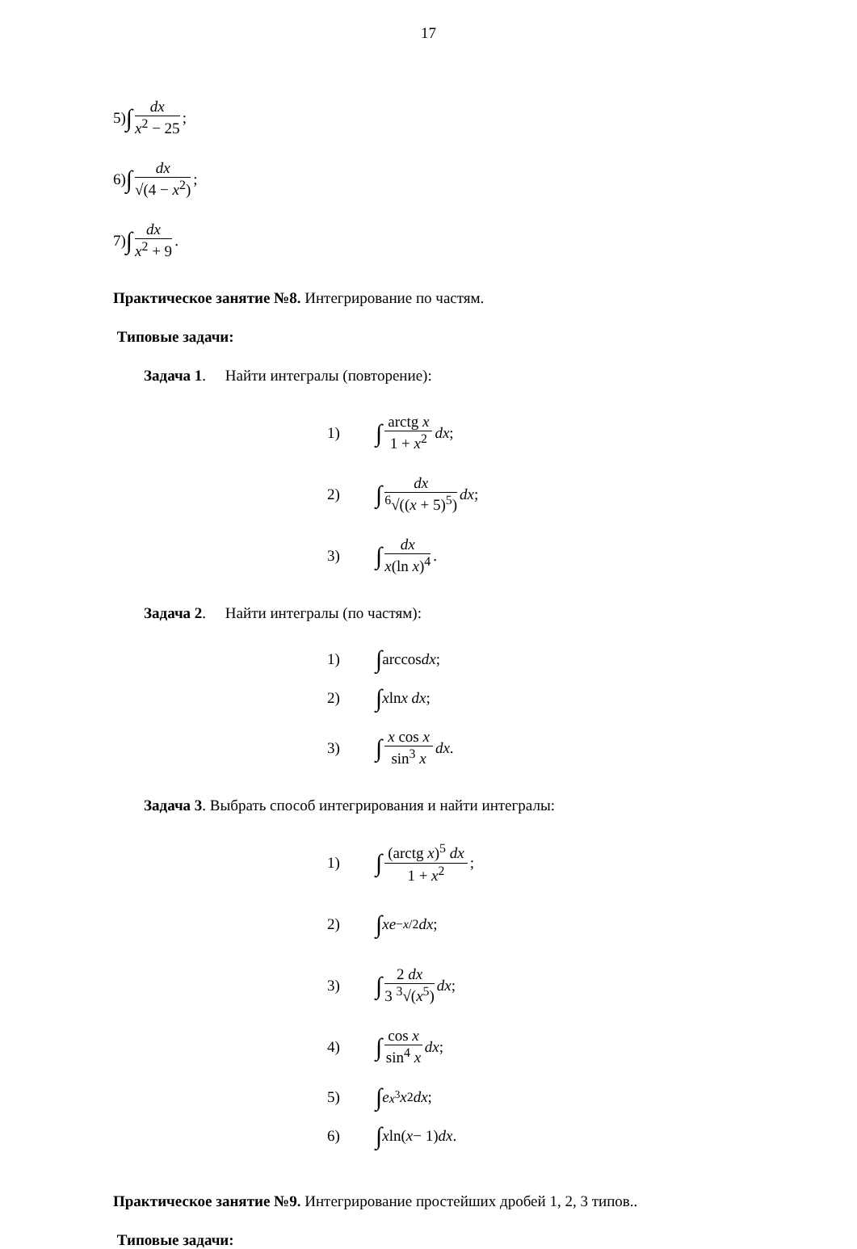17
5) ∫ dx x<sup>2</sup> − 25;
6) ∫ dx √(4 − x<sup>2</sup>);
7) ∫ dx x<sup>2</sup> + 9.
Практическое занятие №8. Интегрирование по частям.
Типовые задачи:
Задача 1. Найти интегралы (повторение):
1) ∫ arctg x 1 + x<sup>2</sup> dx;
2) ∫ dx <sup>6</sup>√((x + 5)<sup>5</sup>) dx;
3) ∫ dx x(ln x)<sup>4</sup>.
Задача 2. Найти интегралы (по частям):
1) ∫ arccos dx;
2) ∫ x ln x dx;
3) ∫ x cos x sin<sup>3</sup> x dx.
Задача 3. Выбрать способ интегрирования и найти интегралы:
1) ∫ (arctg x)<sup>5</sup> dx 1 + x<sup>2</sup>;
2) ∫ xe<sup>−x/2</sup> dx;
3) ∫ 2 dx 3 <sup>3</sup>√(x<sup>5</sup>) dx;
4) ∫ cos x sin<sup>4</sup> x dx;
5) ∫ e<sup>x<sup>3</sup></sup> x<sup>2</sup> dx;
6) ∫ x ln(x − 1) dx.
Практическое занятие №9. Интегрирование простейших дробей 1, 2, 3 типов..
Типовые задачи: